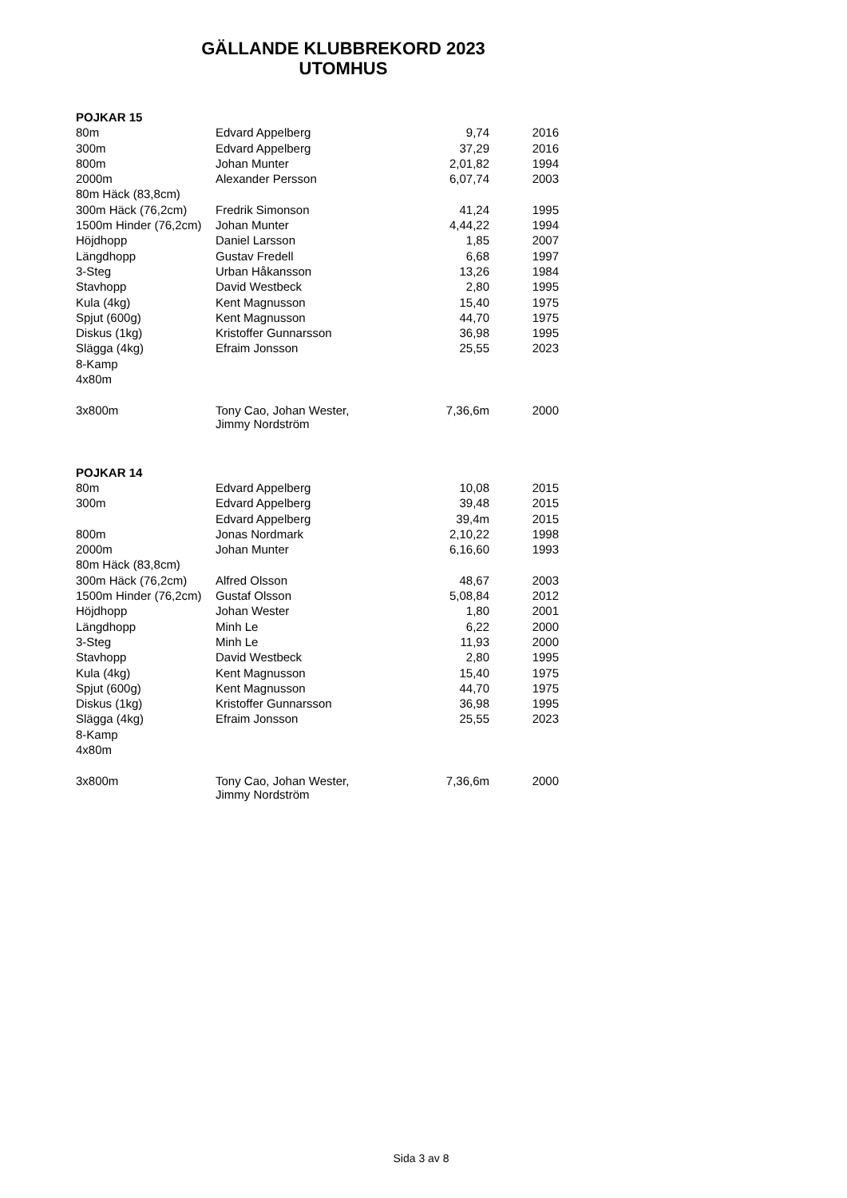GÄLLANDE KLUBBREKORD 2023
UTOMHUS
| POJKAR 15 | | | |
| 80m | Edvard Appelberg | 9,74 | 2016 |
| 300m | Edvard Appelberg | 37,29 | 2016 |
| 800m | Johan Munter | 2,01,82 | 1994 |
| 2000m | Alexander Persson | 6,07,74 | 2003 |
| 80m Häck (83,8cm) | | | |
| 300m Häck (76,2cm) | Fredrik Simonson | 41,24 | 1995 |
| 1500m Hinder (76,2cm) | Johan Munter | 4,44,22 | 1994 |
| Höjdhopp | Daniel Larsson | 1,85 | 2007 |
| Längdhopp | Gustav Fredell | 6,68 | 1997 |
| 3-Steg | Urban Håkansson | 13,26 | 1984 |
| Stavhopp | David Westbeck | 2,80 | 1995 |
| Kula (4kg) | Kent Magnusson | 15,40 | 1975 |
| Spjut (600g) | Kent Magnusson | 44,70 | 1975 |
| Diskus (1kg) | Kristoffer Gunnarsson | 36,98 | 1995 |
| Slägga (4kg) | Efraim Jonsson | 25,55 | 2023 |
| 8-Kamp | | | |
| 4x80m | | | |
| 3x800m | Tony Cao, Johan Wester, Jimmy Nordström | 7,36,6m | 2000 |
| POJKAR 14 | | | |
| 80m | Edvard Appelberg | 10,08 | 2015 |
| 300m | Edvard Appelberg | 39,48 | 2015 |
| | Edvard Appelberg | 39,4m | 2015 |
| 800m | Jonas Nordmark | 2,10,22 | 1998 |
| 2000m | Johan Munter | 6,16,60 | 1993 |
| 80m Häck (83,8cm) | | | |
| 300m Häck (76,2cm) | Alfred Olsson | 48,67 | 2003 |
| 1500m Hinder (76,2cm) | Gustaf Olsson | 5,08,84 | 2012 |
| Höjdhopp | Johan Wester | 1,80 | 2001 |
| Längdhopp | Minh Le | 6,22 | 2000 |
| 3-Steg | Minh Le | 11,93 | 2000 |
| Stavhopp | David Westbeck | 2,80 | 1995 |
| Kula (4kg) | Kent Magnusson | 15,40 | 1975 |
| Spjut (600g) | Kent Magnusson | 44,70 | 1975 |
| Diskus (1kg) | Kristoffer Gunnarsson | 36,98 | 1995 |
| Slägga (4kg) | Efraim Jonsson | 25,55 | 2023 |
| 8-Kamp | | | |
| 4x80m | | | |
| 3x800m | Tony Cao, Johan Wester, Jimmy Nordström | 7,36,6m | 2000 |
Sida 3 av 8